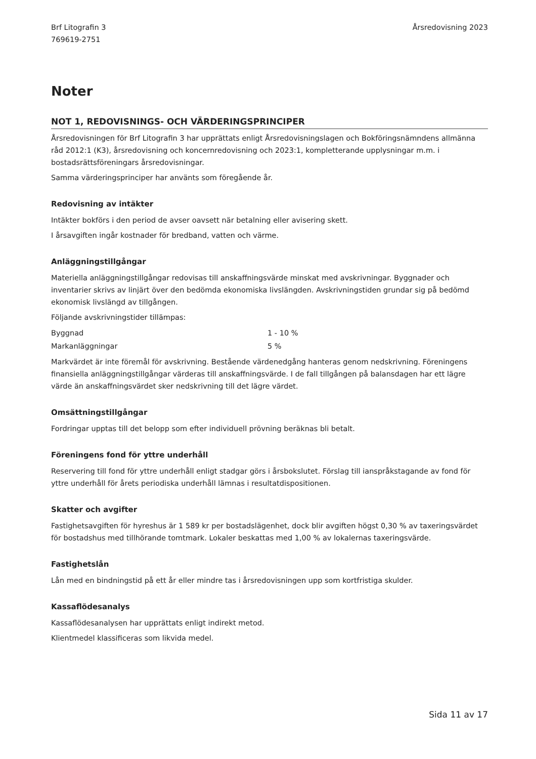Brf Litografin 3
769619-2751
Årsredovisning 2023
Noter
NOT 1, REDOVISNINGS- OCH VÄRDERINGSPRINCIPER
Årsredovisningen för Brf Litografin 3 har upprättats enligt Årsredovisningslagen och Bokföringsnämndens allmänna råd 2012:1 (K3), årsredovisning och koncernredovisning och 2023:1, kompletterande upplysningar m.m. i bostadsrättsföreningars årsredovisningar.
Samma värderingsprinciper har använts som föregående år.
Redovisning av intäkter
Intäkter bokförs i den period de avser oavsett när betalning eller avisering skett.
I årsavgiften ingår kostnader för bredband, vatten och värme.
Anläggningstillgångar
Materiella anläggningstillgångar redovisas till anskaffningsvärde minskat med avskrivningar. Byggnader och inventarier skrivs av linjärt över den bedömda ekonomiska livslängden. Avskrivningstiden grundar sig på bedömd ekonomisk livslängd av tillgången.
Följande avskrivningstider tillämpas:
| Byggnad | 1 - 10 % |
| Markanläggningar | 5 % |
Markvärdet är inte föremål för avskrivning. Bestående värdenedgång hanteras genom nedskrivning. Föreningens finansiella anläggningstillgångar värderas till anskaffningsvärde. I de fall tillgången på balansdagen har ett lägre värde än anskaffningsvärdet sker nedskrivning till det lägre värdet.
Omsättningstillgångar
Fordringar upptas till det belopp som efter individuell prövning beräknas bli betalt.
Föreningens fond för yttre underhåll
Reservering till fond för yttre underhåll enligt stadgar görs i årsbokslutet. Förslag till ianspråkstagande av fond för yttre underhåll för årets periodiska underhåll lämnas i resultatdispositionen.
Skatter och avgifter
Fastighetsavgiften för hyreshus är 1 589 kr per bostadslägenhet, dock blir avgiften högst 0,30 % av taxeringsvärdet för bostadshus med tillhörande tomtmark. Lokaler beskattas med 1,00 % av lokalernas taxeringsvärde.
Fastighetslån
Lån med en bindningstid på ett år eller mindre tas i årsredovisningen upp som kortfristiga skulder.
Kassaflödesanalys
Kassaflödesanalysen har upprättats enligt indirekt metod.
Klientmedel klassificeras som likvida medel.
Sida 11 av 17